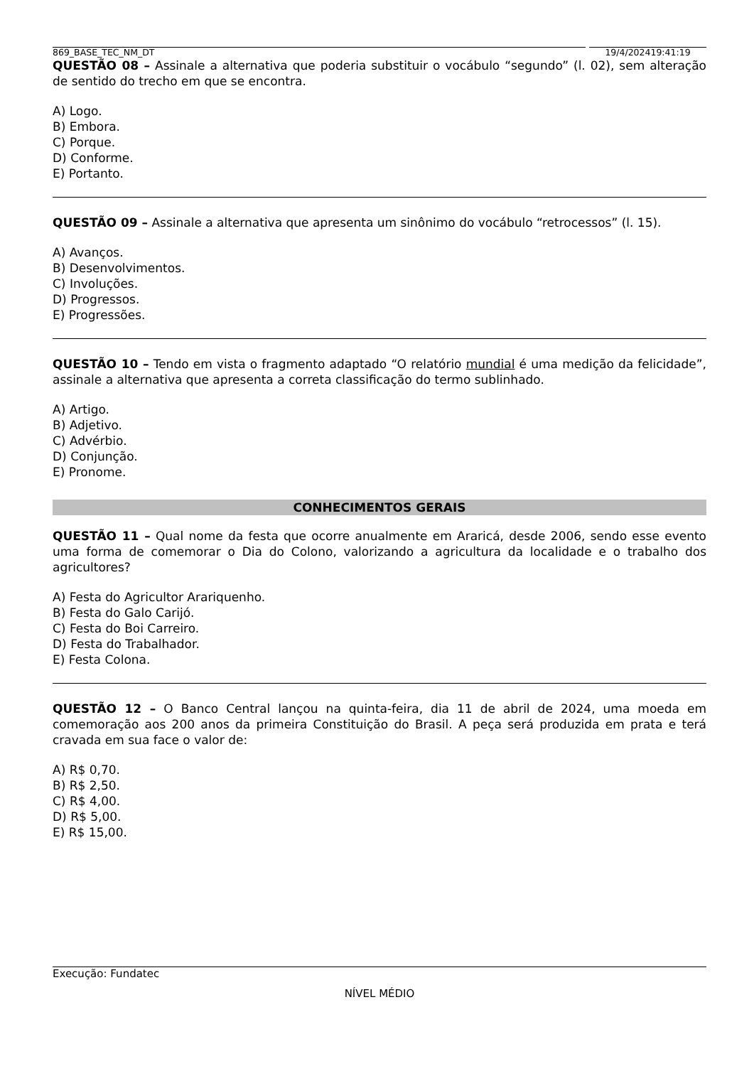869_BASE_TEC_NM_DT 19/4/202419:41:19
QUESTÃO 08 – Assinale a alternativa que poderia substituir o vocábulo “segundo” (l. 02), sem alteração de sentido do trecho em que se encontra.
A) Logo.
B) Embora.
C) Porque.
D) Conforme.
E) Portanto.
QUESTÃO 09 – Assinale a alternativa que apresenta um sinônimo do vocábulo “retrocessos” (l. 15).
A) Avanços.
B) Desenvolvimentos.
C) Involuções.
D) Progressos.
E) Progressões.
QUESTÃO 10 – Tendo em vista o fragmento adaptado “O relatório mundial é uma medição da felicidade”, assinale a alternativa que apresenta a correta classificação do termo sublinhado.
A) Artigo.
B) Adjetivo.
C) Advérbio.
D) Conjunção.
E) Pronome.
CONHECIMENTOS GERAIS
QUESTÃO 11 – Qual nome da festa que ocorre anualmente em Araricá, desde 2006, sendo esse evento uma forma de comemorar o Dia do Colono, valorizando a agricultura da localidade e o trabalho dos agricultores?
A) Festa do Agricultor Arariquenho.
B) Festa do Galo Carijó.
C) Festa do Boi Carreiro.
D) Festa do Trabalhador.
E) Festa Colona.
QUESTÃO 12 – O Banco Central lançou na quinta-feira, dia 11 de abril de 2024, uma moeda em comemoração aos 200 anos da primeira Constituição do Brasil. A peça será produzida em prata e terá cravada em sua face o valor de:
A) R$ 0,70.
B) R$ 2,50.
C) R$ 4,00.
D) R$ 5,00.
E) R$ 15,00.
Execução: Fundatec
NÍVEL MÉDIO